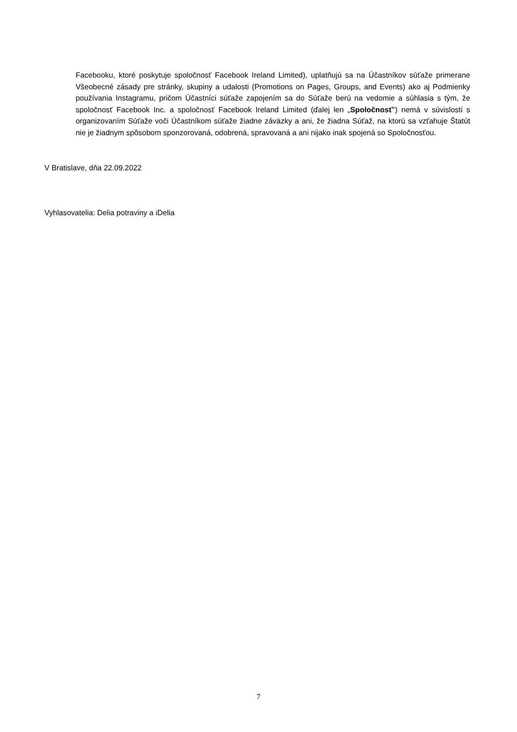Facebooku, ktoré poskytuje spoločnosť Facebook Ireland Limited), uplatňujú sa na Účastníkov súťaže primerane Všeobecné zásady pre stránky, skupiny a udalosti (Promotions on Pages, Groups, and Events) ako aj Podmienky používania Instagramu, pričom Účastníci súťaže zapojením sa do Súťaže berú na vedomie a súhlasia s tým, že spoločnosť Facebook Inc. a spoločnosť Facebook Ireland Limited (ďalej len „Spoločnosť“) nemá v súvislosti s organizovaním Súťaže voči Účastníkom súťaže žiadne záväzky a ani, že žiadna Súťaž, na ktorú sa vzťahuje Štatút nie je žiadnym spôsobom sponzorovaná, odobrená, spravovaná a ani nijako inak spojená so Spoločnosťou.
V Bratislave, dňa 22.09.2022
Vyhlasovatelia: Delia potraviny a iDelia
7